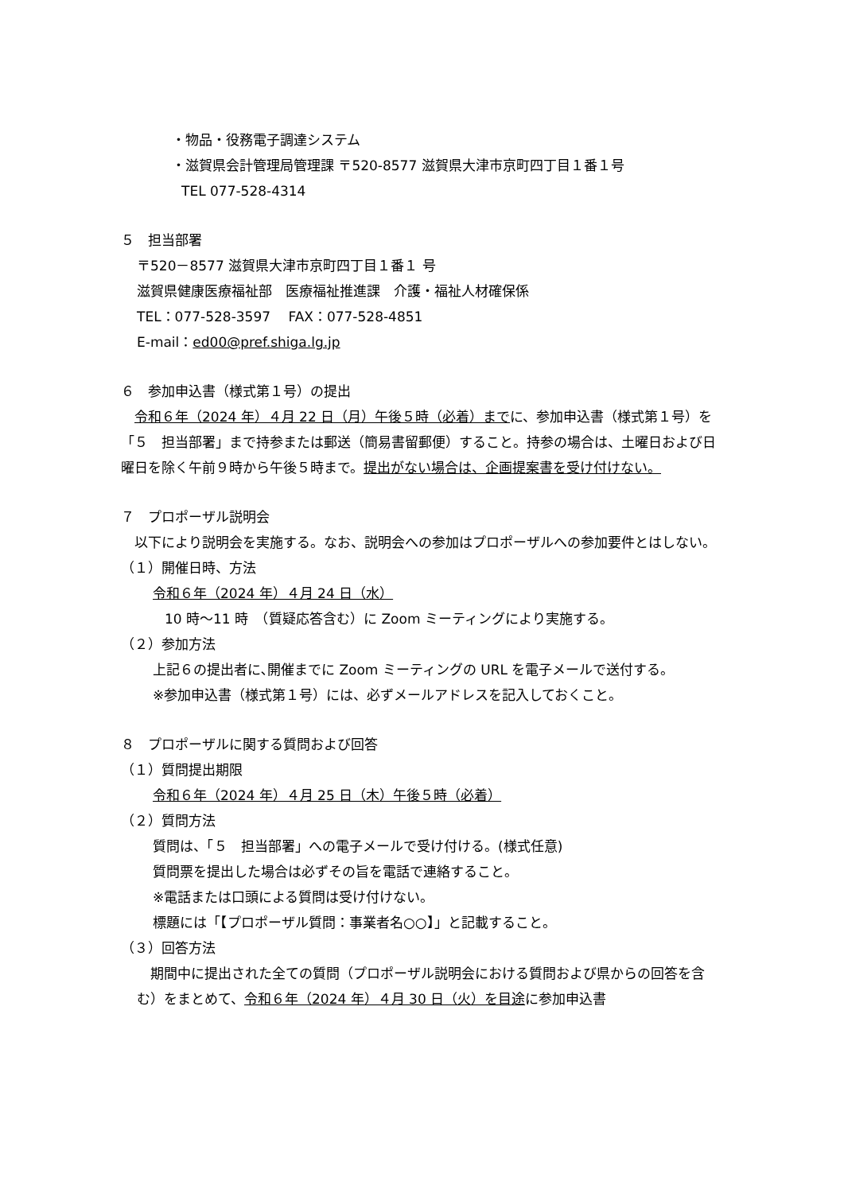・物品・役務電子調達システム
・滋賀県会計管理局管理課 〒520-8577 滋賀県大津市京町四丁目１番１号
TEL 077-528-4314
５　担当部署
〒520－8577 滋賀県大津市京町四丁目１番１ 号
滋賀県健康医療福祉部　医療福祉推進課　介護・福祉人材確保係
TEL：077-528-3597　 FAX：077-528-4851
E-mail：ed00@pref.shiga.lg.jp
６　参加申込書（様式第１号）の提出
　令和６年（2024 年）４月 22 日（月）午後５時（必着）までに、参加申込書（様式第１号）を「５　担当部署」まで持参または郵送（簡易書留郵便）すること。持参の場合は、土曜日および日曜日を除く午前９時から午後５時まで。提出がない場合は、企画提案書を受け付けない。
７　プロポーザル説明会
　以下により説明会を実施する。なお、説明会への参加はプロポーザルへの参加要件とはしない。
（１）開催日時、方法
令和６年（2024 年）４月 24 日（水）
10 時～11 時　（質疑応答含む）に Zoom ミーティングにより実施する。
（２）参加方法
上記６の提出者に､開催までに Zoom ミーティングの URL を電子メールで送付する。
※参加申込書（様式第１号）には、必ずメールアドレスを記入しておくこと。
８　プロポーザルに関する質問および回答
（１）質問提出期限
令和６年（2024 年）４月 25 日（木）午後５時（必着）
（２）質問方法
質問は、「５　担当部署」への電子メールで受け付ける。(様式任意)
質問票を提出した場合は必ずその旨を電話で連絡すること。
※電話または口頭による質問は受け付けない。
標題には「【プロポーザル質問：事業者名○○】」と記載すること。
（３）回答方法
　期間中に提出された全ての質問（プロポーザル説明会における質問および県からの回答を含む）をまとめて、令和６年（2024 年）４月 30 日（火）を目途に参加申込書